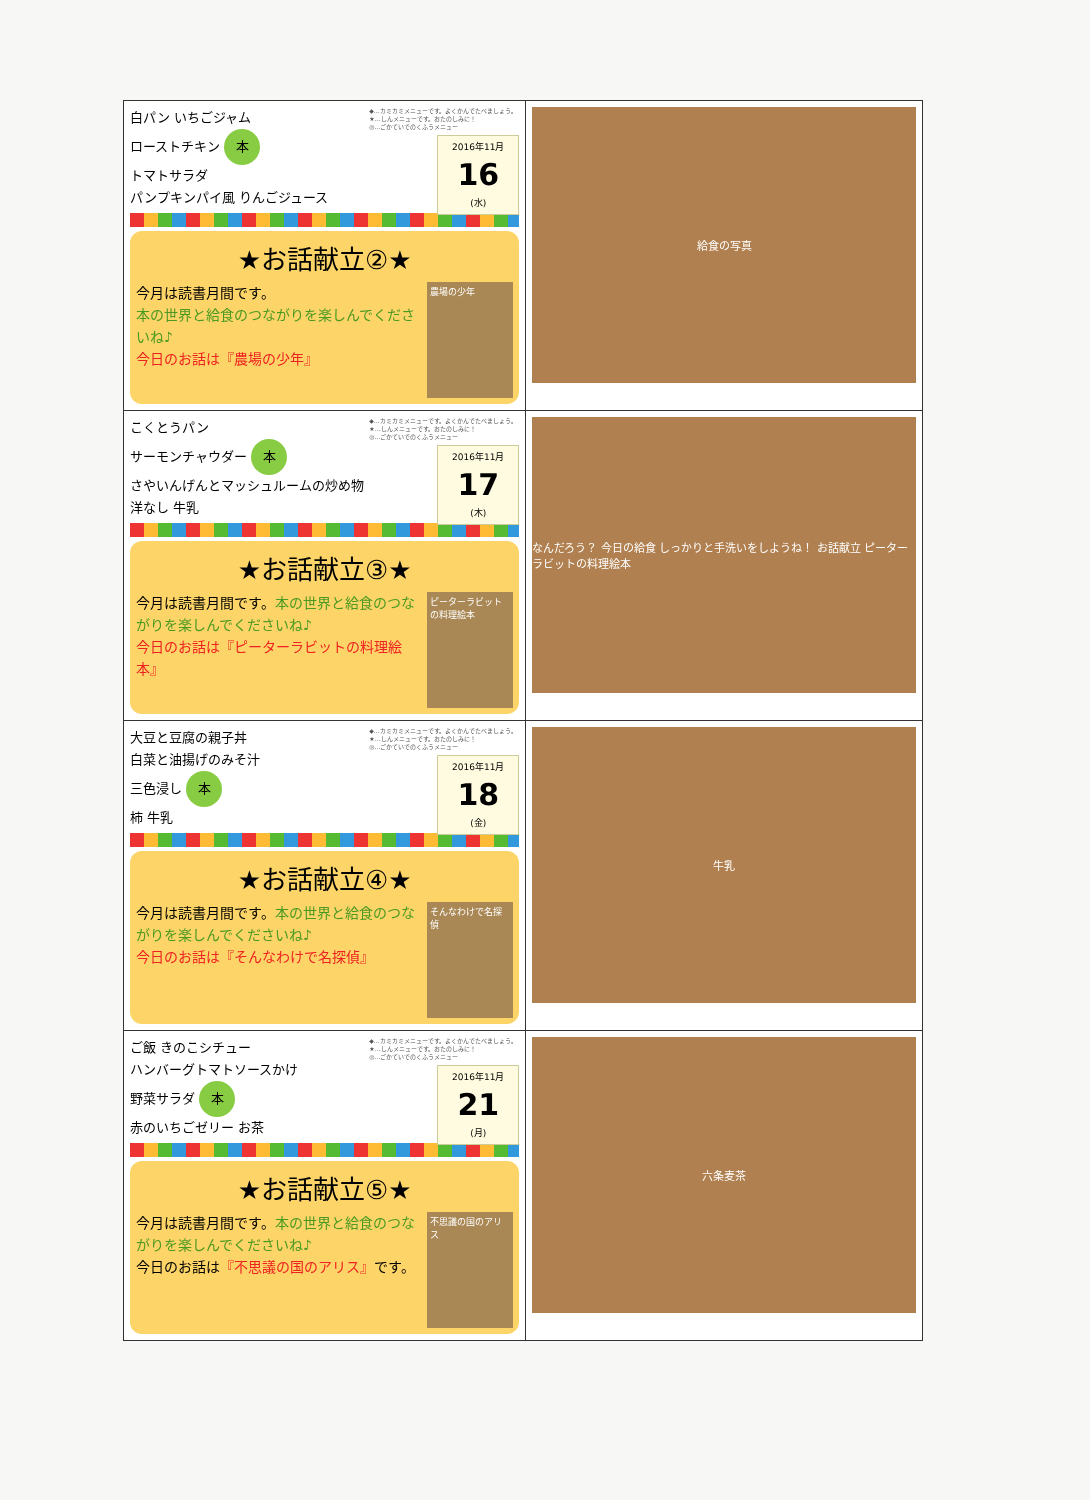| ◆…カミカミメニューです。よくかんでたべましょう。 ★…しんメニューです。おたのしみに！ ◎…ごかていでのくふうメニュー 2016年11月 16 (水) 白パン いちごジャム ローストチキン 本 トマトサラダ パンプキンパイ風 りんごジュース ★お話献立②★ 農場の少年 今月は読書月間です。 本の世界と給食のつながりを楽しんでくださいね♪ 今日のお話は『農場の少年』 | 給食の写真 |
| ◆…カミカミメニューです。よくかんでたべましょう。 ★…しんメニューです。おたのしみに！ ◎…ごかていでのくふうメニュー 2016年11月 17 (木) こくとうパン サーモンチャウダー 本 さやいんげんとマッシュルームの炒め物 洋なし 牛乳 ★お話献立③★ ピーターラビットの料理絵本 今月は読書月間です。 本の世界と給食のつながりを楽しんでくださいね♪ 今日のお話は『ピーターラビットの料理絵本』 | なんだろう？ 今日の給食 しっかりと手洗いをしようね！ お話献立 ピーターラビットの料理絵本 |
| ◆…カミカミメニューです。よくかんでたべましょう。 ★…しんメニューです。おたのしみに！ ◎…ごかていでのくふうメニュー 2016年11月 18 (金) 大豆と豆腐の親子丼 白菜と油揚げのみそ汁 三色浸し 本 柿 牛乳 ★お話献立④★ そんなわけで名探偵 今月は読書月間です。 本の世界と給食のつながりを楽しんでくださいね♪ 今日のお話は『そんなわけで名探偵』 | 牛乳 |
| ◆…カミカミメニューです。よくかんでたべましょう。 ★…しんメニューです。おたのしみに！ ◎…ごかていでのくふうメニュー 2016年11月 21 (月) ご飯 きのこシチュー ハンバーグトマトソースかけ 野菜サラダ 本 赤のいちごゼリー お茶 ★お話献立⑤★ 不思議の国のアリス 今月は読書月間です。 本の世界と給食のつながりを楽しんでくださいね♪ 今日のお話は 『不思議の国のアリス』 です。 | 六条麦茶 |